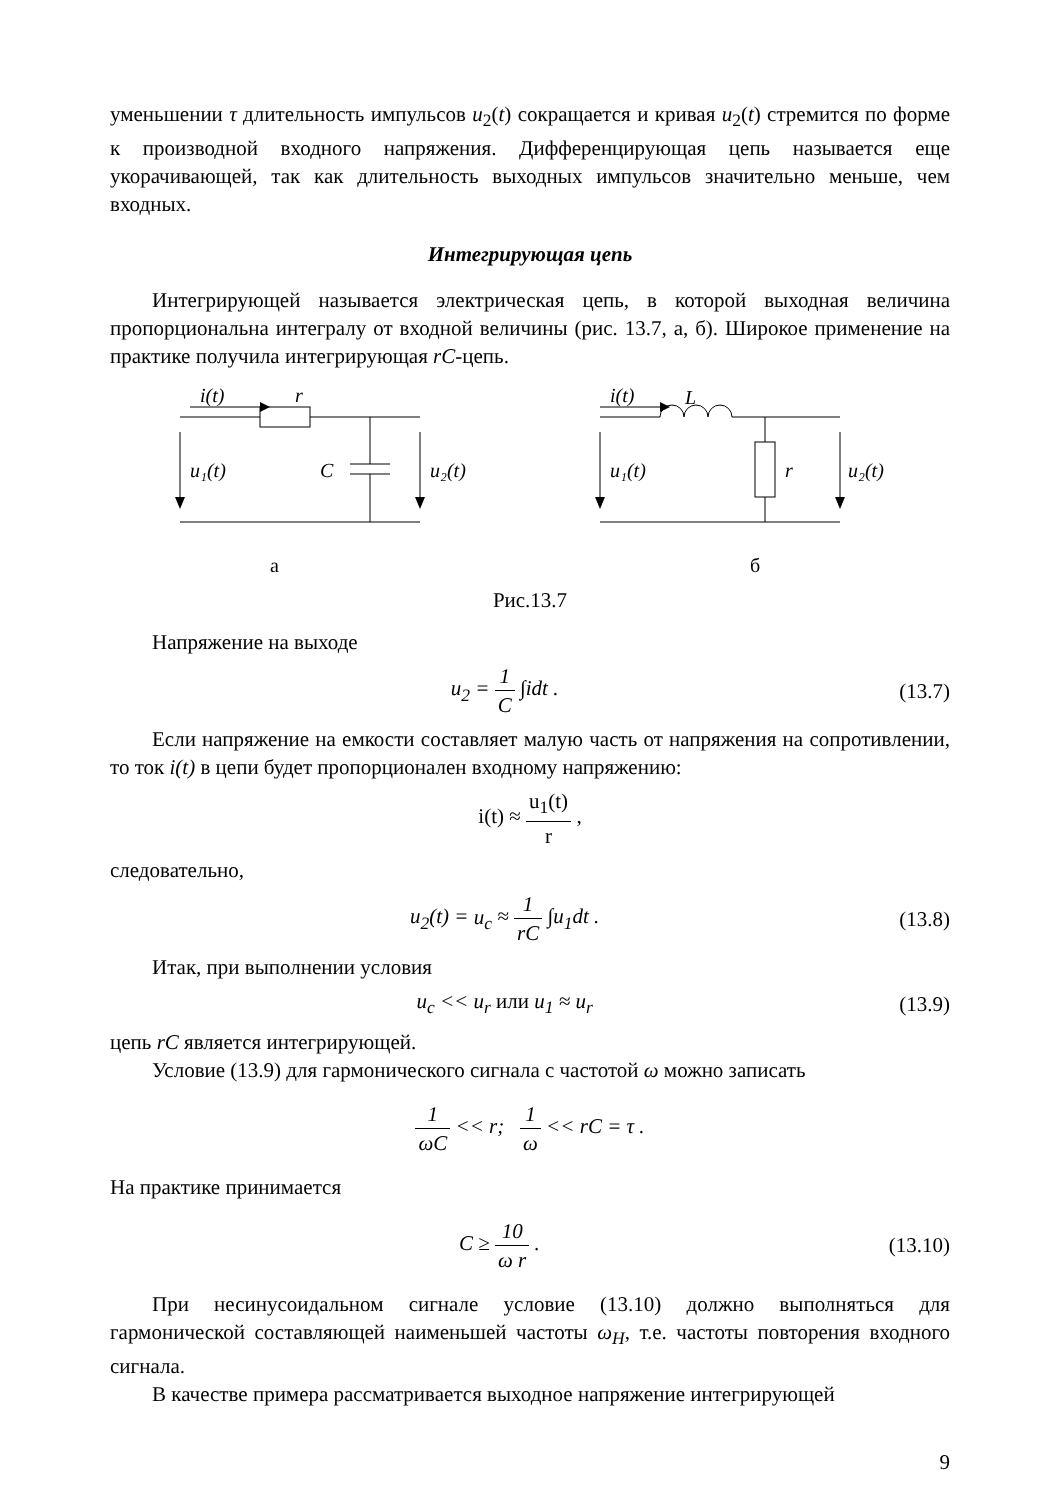уменьшении τ длительность импульсов u<sub>2</sub>(t) сокращается и кривая u<sub>2</sub>(t) стремится по форме к производной входного напряжения. Дифференцирующая цепь называется еще укорачивающей, так как длительность выходных импульсов значительно меньше, чем входных.
Интегрирующая цепь
Интегрирующей называется электрическая цепь, в которой выходная величина пропорциональна интегралу от входной величины (рис. 13.7, а, б). Широкое применение на практике получила интегрирующая rC-цепь.
i(t)
r
C
u₁(t)
u₂(t)
а
i(t)
L
r
u₁(t)
u₂(t)
б
Рис.13.7
Напряжение на выходе
u<sub>2</sub> = 1 C ∫idt . (13.7)
Если напряжение на емкости составляет малую часть от напряжения на сопротивлении, то ток i(t) в цепи будет пропорционален входному напряжению:
i(t) ≈ u<sub>1</sub>(t) r ,
следовательно,
u<sub>2</sub>(t) = u<sub>c</sub> ≈ 1 rC ∫u<sub>1</sub>dt . (13.8)
Итак, при выполнении условия
u<sub>c</sub> << u<sub>r</sub> или u<sub>1</sub> ≈ u<sub>r</sub> (13.9)
цепь rC является интегрирующей.
Условие (13.9) для гармонического сигнала с частотой ω можно записать
1 ωC << r; 1 ω << rC = τ .
На практике принимается
C ≥ 10 ω r . (13.10)
При несинусоидальном сигнале условие (13.10) должно выполняться для гармонической составляющей наименьшей частоты ω<sub>H</sub>, т.е. частоты повторения входного сигнала.
В качестве примера рассматривается выходное напряжение интегрирующей
9